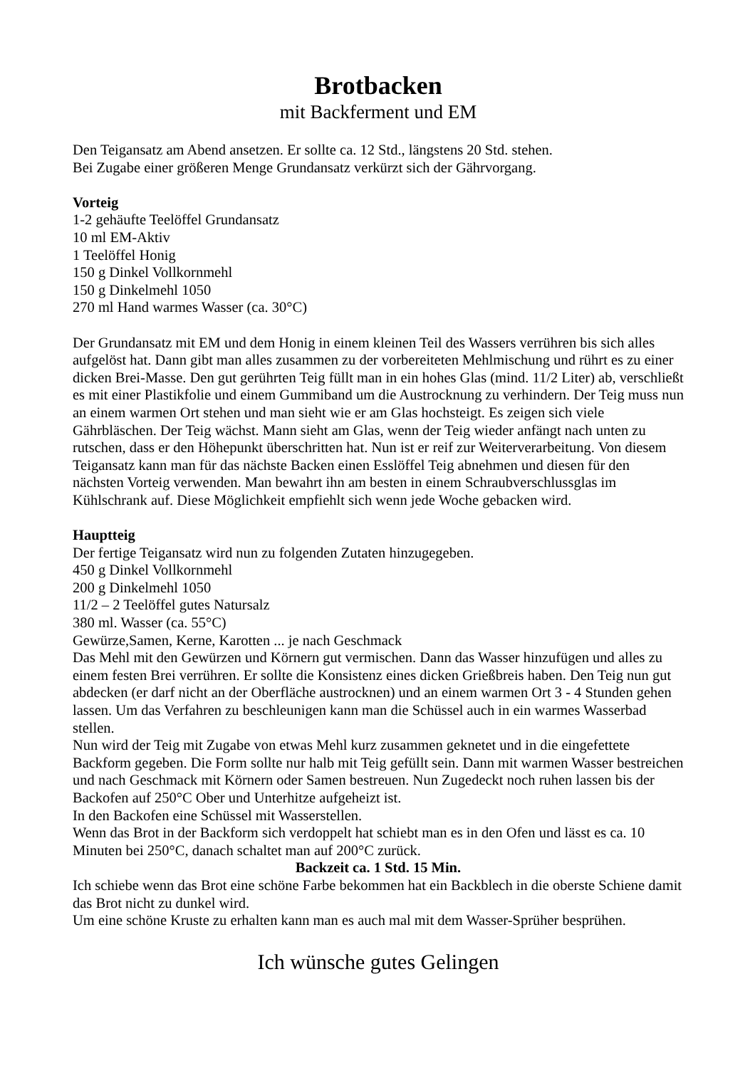Brotbacken
mit Backferment und EM
Den Teigansatz am Abend ansetzen. Er sollte ca. 12 Std., längstens 20 Std. stehen.
Bei Zugabe einer größeren Menge Grundansatz verkürzt sich der Gährvorgang.
Vorteig
1-2 gehäufte Teelöffel Grundansatz
10 ml EM-Aktiv
1 Teelöffel Honig
150 g Dinkel Vollkornmehl
150 g Dinkelmehl 1050
270 ml Hand warmes Wasser (ca. 30°C)
Der Grundansatz mit EM und dem Honig in einem kleinen Teil des Wassers verrühren bis sich alles aufgelöst hat. Dann gibt man alles zusammen zu der vorbereiteten Mehlmischung und rührt es zu einer dicken Brei-Masse. Den gut gerührten Teig füllt man in ein hohes Glas (mind. 11/2 Liter) ab, verschließt es mit einer Plastikfolie und einem Gummiband um die Austrocknung zu verhindern. Der Teig muss nun an einem warmen Ort stehen und man sieht wie er am Glas hochsteigt. Es zeigen sich viele Gährbläschen. Der Teig wächst. Mann sieht am Glas, wenn der Teig wieder anfängt nach unten zu rutschen, dass er den Höhepunkt überschritten hat. Nun ist er reif zur Weiterverarbeitung. Von diesem Teigansatz kann man für das nächste Backen einen Esslöffel Teig abnehmen und diesen für den nächsten Vorteig verwenden. Man bewahrt ihn am besten in einem Schraubverschlussglas im Kühlschrank auf. Diese Möglichkeit empfiehlt sich wenn jede Woche gebacken wird.
Hauptteig
Der fertige Teigansatz wird nun zu folgenden Zutaten hinzugegeben.
450 g Dinkel Vollkornmehl
200 g Dinkelmehl 1050
11/2 – 2 Teelöffel gutes Natursalz
380 ml. Wasser (ca. 55°C)
Gewürze,Samen, Kerne, Karotten ... je nach Geschmack
Das Mehl mit den Gewürzen und Körnern gut vermischen. Dann das Wasser hinzufügen und alles zu einem festen Brei verrühren. Er sollte die Konsistenz eines dicken Grießbreis haben. Den Teig nun gut abdecken (er darf nicht an der Oberfläche austrocknen) und an einem warmen Ort 3 - 4 Stunden gehen lassen. Um das Verfahren zu beschleunigen kann man die Schüssel auch in ein warmes Wasserbad stellen.
Nun wird der Teig mit Zugabe von etwas Mehl kurz zusammen geknetet und in die eingefettete Backform gegeben. Die Form sollte nur halb mit Teig gefüllt sein. Dann mit warmen Wasser bestreichen und nach Geschmack mit Körnern oder Samen bestreuen. Nun Zugedeckt noch ruhen lassen bis der Backofen auf 250°C Ober und Unterhitze aufgeheizt ist.
In den Backofen eine Schüssel mit Wasserstellen.
Wenn das Brot in der Backform sich verdoppelt hat schiebt man es in den Ofen und lässt es ca. 10 Minuten bei 250°C, danach schaltet man auf 200°C zurück.
Backzeit ca. 1 Std. 15 Min.
Ich schiebe wenn das Brot eine schöne Farbe bekommen hat ein Backblech in die oberste Schiene damit das Brot nicht zu dunkel wird.
Um eine schöne Kruste zu erhalten kann man es auch mal mit dem Wasser-Sprüher besprühen.
Ich wünsche gutes Gelingen